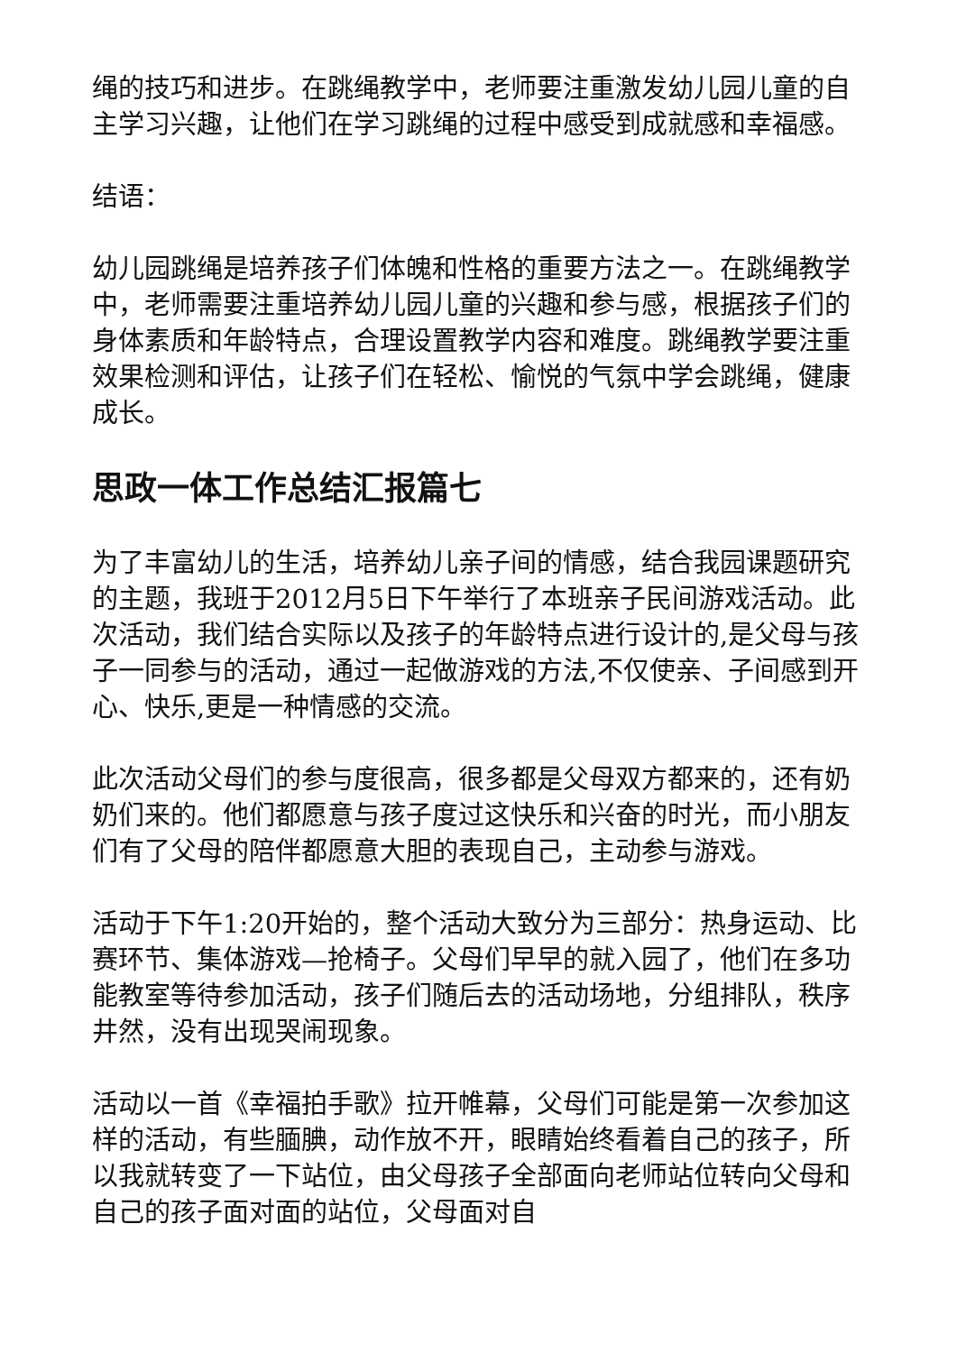绳的技巧和进步。在跳绳教学中，老师要注重激发幼儿园儿童的自主学习兴趣，让他们在学习跳绳的过程中感受到成就感和幸福感。
结语：
幼儿园跳绳是培养孩子们体魄和性格的重要方法之一。在跳绳教学中，老师需要注重培养幼儿园儿童的兴趣和参与感，根据孩子们的身体素质和年龄特点，合理设置教学内容和难度。跳绳教学要注重效果检测和评估，让孩子们在轻松、愉悦的气氛中学会跳绳，健康成长。
思政一体工作总结汇报篇七
为了丰富幼儿的生活，培养幼儿亲子间的情感，结合我园课题研究的主题，我班于2012月5日下午举行了本班亲子民间游戏活动。此次活动，我们结合实际以及孩子的年龄特点进行设计的,是父母与孩子一同参与的活动，通过一起做游戏的方法,不仅使亲、子间感到开心、快乐,更是一种情感的交流。
此次活动父母们的参与度很高，很多都是父母双方都来的，还有奶奶们来的。他们都愿意与孩子度过这快乐和兴奋的时光，而小朋友们有了父母的陪伴都愿意大胆的表现自己，主动参与游戏。
活动于下午1:20开始的，整个活动大致分为三部分：热身运动、比赛环节、集体游戏—抢椅子。父母们早早的就入园了，他们在多功能教室等待参加活动，孩子们随后去的活动场地，分组排队，秩序井然，没有出现哭闹现象。
活动以一首《幸福拍手歌》拉开帷幕，父母们可能是第一次参加这样的活动，有些腼腆，动作放不开，眼睛始终看着自己的孩子，所以我就转变了一下站位，由父母孩子全部面向老师站位转向父母和自己的孩子面对面的站位，父母面对自